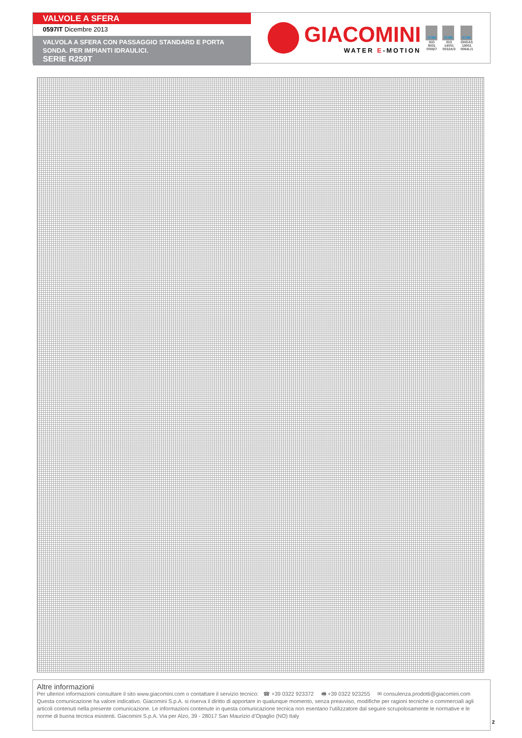VALVOLE A SFERA
0597IT Dicembre 2013
VALVOLA A SFERA CON PASSAGGIO STANDARD E PORTA SONDA. PER IMPIANTI IDRAULICI.
SERIE R259T
GIACOMINI
WATER E-MOTION
ICIM
ISO
9001
0006/7
ICIM
ISO
14001
0032A/3
ICIM
OHSAS
18001
0064L/1
Altre informazioni
Per ulteriori informazioni consultare il sito www.giacomini.com o contattare il servizio tecnico: ☎ +39 0322 923372 🖷 +39 0322 923255 ✉ consulenza.prodotti@giacomini.com
Questa comunicazione ha valore indicativo. Giacomini S.p.A. si riserva il diritto di apportare in qualunque momento, senza preavviso, modifiche per ragioni tecniche o commerciali agli articoli contenuti nella presente comunicazione. Le informazioni contenute in questa comunicazione tecnica non esentano l’utilizzatore dal seguire scrupolosamente le normative e le norme di buona tecnica esistenti. Giacomini S.p.A. Via per Alzo, 39 - 28017 San Maurizio d’Opaglio (NO) Italy
2